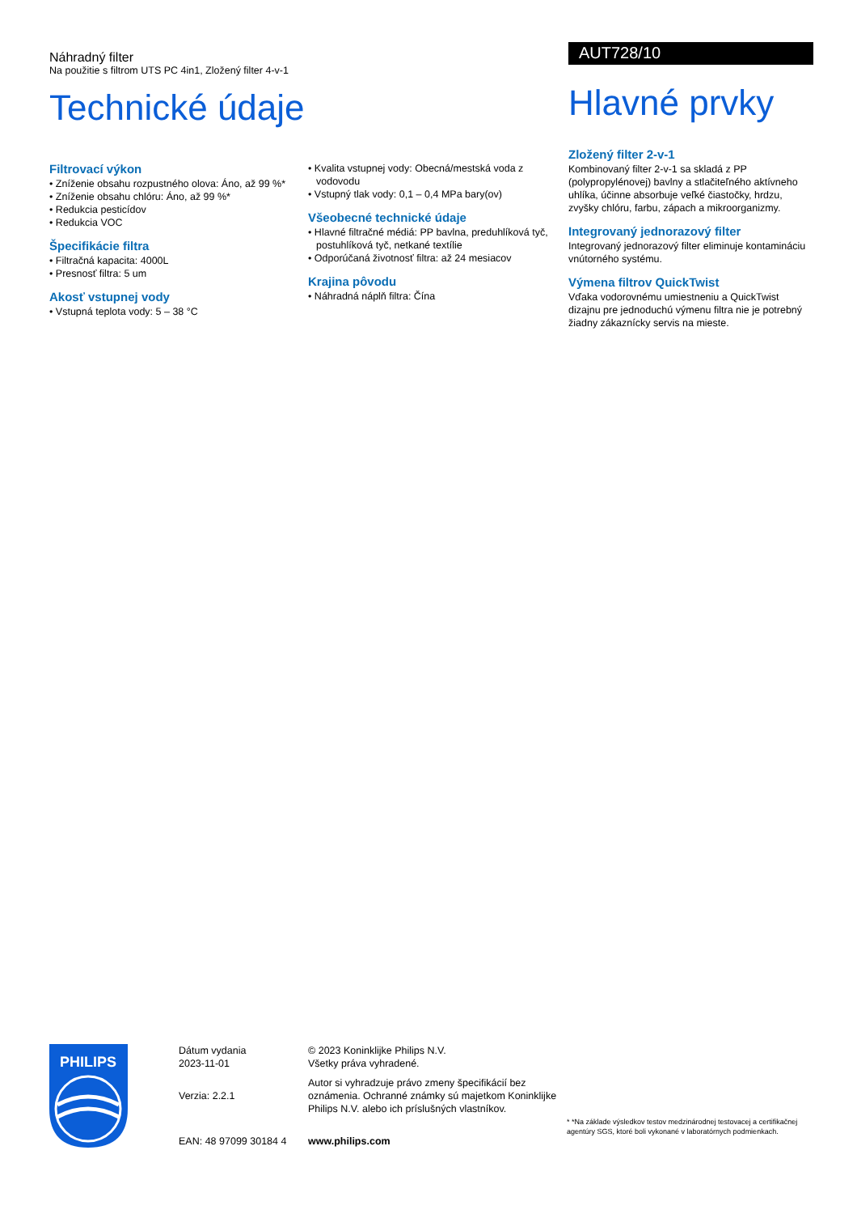Náhradný filter
Na použitie s filtrom UTS PC 4in1, Zložený filter 4-v-1
Technické údaje
Filtrovací výkon
• Zníženie obsahu rozpustného olova: Áno, až 99 %*
• Zníženie obsahu chlóru: Áno, až 99 %*
• Redukcia pesticídov
• Redukcia VOC
Špecifikácie filtra
• Filtračná kapacita: 4000L
• Presnosť filtra: 5 um
Akosť vstupnej vody
• Vstupná teplota vody: 5 – 38 °C
• Kvalita vstupnej vody: Obecná/mestská voda z vodovodu
• Vstupný tlak vody: 0,1 – 0,4 MPa bary(ov)
Všeobecné technické údaje
• Hlavné filtračné médiá: PP bavlna, preduhlíková tyč, postuhlíková tyč, netkané textílie
• Odporúčaná životnosť filtra: až 24 mesiacov
Krajina pôvodu
• Náhradná náplň filtra: Čína
AUT728/10
Hlavné prvky
Zložený filter 2-v-1
Kombinovaný filter 2-v-1 sa skladá z PP (polypropylénovej) bavlny a stlačiteľného aktívneho uhlíka, účinne absorbuje veľké čiastočky, hrdzu, zvyšky chlóru, farbu, zápach a mikroorganizmy.
Integrovaný jednorazový filter
Integrovaný jednorazový filter eliminuje kontamináciu vnútorného systému.
Výmena filtrov QuickTwist
Vďaka vodorovnému umiestneniu a QuickTwist dizajnu pre jednoduchú výmenu filtra nie je potrebný žiadny zákaznícky servis na mieste.
PHILIPS
Dátum vydania
2023-11-01
Verzia: 2.2.1
EAN: 48 97099 30184 4
© 2023 Koninklijke Philips N.V.
Všetky práva vyhradené.
Autor si vyhradzuje právo zmeny špecifikácií bez oznámenia. Ochranné známky sú majetkom Koninklijke Philips N.V. alebo ich príslušných vlastníkov.
www.philips.com
* *Na základe výsledkov testov medzinárodnej testovacej a certifikačnej agentúry SGS, ktoré boli vykonané v laboratórnych podmienkach.